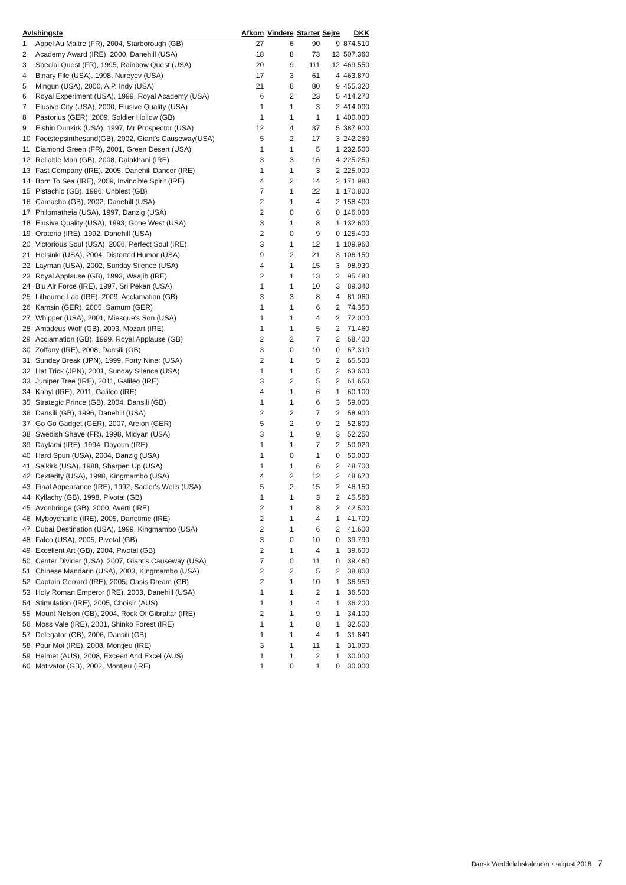| Avlshingste | | Afkom | Vindere | Starter | Sejre | DKK |
| --- | --- | --- | --- | --- | --- | --- |
| 1 | Appel Au Maitre (FR), 2004, Starborough (GB) | 27 | 6 | 90 | 9 | 874.510 |
| 2 | Academy Award (IRE), 2000, Danehill (USA) | 18 | 8 | 73 | 13 | 507.360 |
| 3 | Special Quest (FR), 1995, Rainbow Quest (USA) | 20 | 9 | 111 | 12 | 469.550 |
| 4 | Binary File (USA), 1998, Nureyev (USA) | 17 | 3 | 61 | 4 | 463.870 |
| 5 | Mingun (USA), 2000, A.P. Indy (USA) | 21 | 8 | 80 | 9 | 455.320 |
| 6 | Royal Experiment (USA), 1999, Royal Academy (USA) | 6 | 2 | 23 | 5 | 414.270 |
| 7 | Elusive City (USA), 2000, Elusive Quality (USA) | 1 | 1 | 3 | 2 | 414.000 |
| 8 | Pastorius (GER), 2009, Soldier Hollow (GB) | 1 | 1 | 1 | 1 | 400.000 |
| 9 | Eishin Dunkirk (USA), 1997, Mr Prospector (USA) | 12 | 4 | 37 | 5 | 387.900 |
| 10 | Footstepsinthesand(GB), 2002, Giant's Causeway(USA) | 5 | 2 | 17 | 3 | 242.260 |
| 11 | Diamond Green (FR), 2001, Green Desert (USA) | 1 | 1 | 5 | 1 | 232.500 |
| 12 | Reliable Man (GB), 2008, Dalakhani (IRE) | 3 | 3 | 16 | 4 | 225.250 |
| 13 | Fast Company (IRE), 2005, Danehill Dancer (IRE) | 1 | 1 | 3 | 2 | 225.000 |
| 14 | Born To Sea (IRE), 2009, Invincible Spirit (IRE) | 4 | 2 | 14 | 2 | 171.980 |
| 15 | Pistachio (GB), 1996, Unblest (GB) | 7 | 1 | 22 | 1 | 170.800 |
| 16 | Camacho (GB), 2002, Danehill (USA) | 2 | 1 | 4 | 2 | 158.400 |
| 17 | Philomatheia (USA), 1997, Danzig (USA) | 2 | 0 | 6 | 0 | 146.000 |
| 18 | Elusive Quality (USA), 1993, Gone West (USA) | 3 | 1 | 8 | 1 | 132.600 |
| 19 | Oratorio (IRE), 1992, Danehill (USA) | 2 | 0 | 9 | 0 | 125.400 |
| 20 | Victorious Soul (USA), 2006, Perfect Soul (IRE) | 3 | 1 | 12 | 1 | 109.960 |
| 21 | Helsinki (USA), 2004, Distorted Humor (USA) | 9 | 2 | 21 | 3 | 106.150 |
| 22 | Layman (USA), 2002, Sunday Silence (USA) | 4 | 1 | 15 | 3 | 98.930 |
| 23 | Royal Applause (GB), 1993, Waajib (IRE) | 2 | 1 | 13 | 2 | 95.480 |
| 24 | Blu Alr Force (IRE), 1997, Sri Pekan (USA) | 1 | 1 | 10 | 3 | 89.340 |
| 25 | Lilbourne Lad (IRE), 2009, Acclamation (GB) | 3 | 3 | 8 | 4 | 81.060 |
| 26 | Kamsin (GER), 2005, Samum (GER) | 1 | 1 | 6 | 2 | 74.350 |
| 27 | Whipper (USA), 2001, Miesque's Son (USA) | 1 | 1 | 4 | 2 | 72.000 |
| 28 | Amadeus Wolf (GB), 2003, Mozart (IRE) | 1 | 1 | 5 | 2 | 71.460 |
| 29 | Acclamation (GB), 1999, Royal Applause (GB) | 2 | 2 | 7 | 2 | 68.400 |
| 30 | Zoffany (IRE), 2008, Dansili (GB) | 3 | 0 | 10 | 0 | 67.310 |
| 31 | Sunday Break (JPN), 1999, Forty Niner (USA) | 2 | 1 | 5 | 2 | 65.500 |
| 32 | Hat Trick (JPN), 2001, Sunday Silence (USA) | 1 | 1 | 5 | 2 | 63.600 |
| 33 | Juniper Tree (IRE), 2011, Galileo (IRE) | 3 | 2 | 5 | 2 | 61.650 |
| 34 | Kahyl (IRE), 2011, Galileo (IRE) | 4 | 1 | 6 | 1 | 60.100 |
| 35 | Strategic Prince (GB), 2004, Dansili (GB) | 1 | 1 | 6 | 3 | 59.000 |
| 36 | Dansili (GB), 1996, Danehill (USA) | 2 | 2 | 7 | 2 | 58.900 |
| 37 | Go Go Gadget (GER), 2007, Areion (GER) | 5 | 2 | 9 | 2 | 52.800 |
| 38 | Swedish Shave (FR), 1998, Midyan (USA) | 3 | 1 | 9 | 3 | 52.250 |
| 39 | Daylami (IRE), 1994, Doyoun (IRE) | 1 | 1 | 7 | 2 | 50.020 |
| 40 | Hard Spun (USA), 2004, Danzig (USA) | 1 | 0 | 1 | 0 | 50.000 |
| 41 | Selkirk (USA), 1988, Sharpen Up (USA) | 1 | 1 | 6 | 2 | 48.700 |
| 42 | Dexterity (USA), 1998, Kingmambo (USA) | 4 | 2 | 12 | 2 | 48.670 |
| 43 | Final Appearance (IRE), 1992, Sadler's Wells (USA) | 5 | 2 | 15 | 2 | 46.150 |
| 44 | Kyllachy (GB), 1998, Pivotal (GB) | 1 | 1 | 3 | 2 | 45.560 |
| 45 | Avonbridge (GB), 2000, Averti (IRE) | 2 | 1 | 8 | 2 | 42.500 |
| 46 | Myboycharlie (IRE), 2005, Danetime (IRE) | 2 | 1 | 4 | 1 | 41.700 |
| 47 | Dubai Destination (USA), 1999, Kingmambo (USA) | 2 | 1 | 6 | 2 | 41.600 |
| 48 | Falco (USA), 2005, Pivotal (GB) | 3 | 0 | 10 | 0 | 39.790 |
| 49 | Excellent Art (GB), 2004, Pivotal (GB) | 2 | 1 | 4 | 1 | 39.600 |
| 50 | Center Divider (USA), 2007, Giant's Causeway (USA) | 7 | 0 | 11 | 0 | 39.460 |
| 51 | Chinese Mandarin (USA), 2003, Kingmambo (USA) | 2 | 2 | 5 | 2 | 38.800 |
| 52 | Captain Gerrard (IRE), 2005, Oasis Dream (GB) | 2 | 1 | 10 | 1 | 36.950 |
| 53 | Holy Roman Emperor (IRE), 2003, Danehill (USA) | 1 | 1 | 2 | 1 | 36.500 |
| 54 | Stimulation (IRE), 2005, Choisir (AUS) | 1 | 1 | 4 | 1 | 36.200 |
| 55 | Mount Nelson (GB), 2004, Rock Of Gibraltar (IRE) | 2 | 1 | 9 | 1 | 34.100 |
| 56 | Moss Vale (IRE), 2001, Shinko Forest (IRE) | 1 | 1 | 8 | 1 | 32.500 |
| 57 | Delegator (GB), 2006, Dansili (GB) | 1 | 1 | 4 | 1 | 31.840 |
| 58 | Pour Moi (IRE), 2008, Montjeu (IRE) | 3 | 1 | 11 | 1 | 31.000 |
| 59 | Helmet (AUS), 2008, Exceed And Excel (AUS) | 1 | 1 | 2 | 1 | 30.000 |
| 60 | Motivator (GB), 2002, Montjeu (IRE) | 1 | 0 | 1 | 0 | 30.000 |
Dansk Væddeløbskalender • august 2018 7